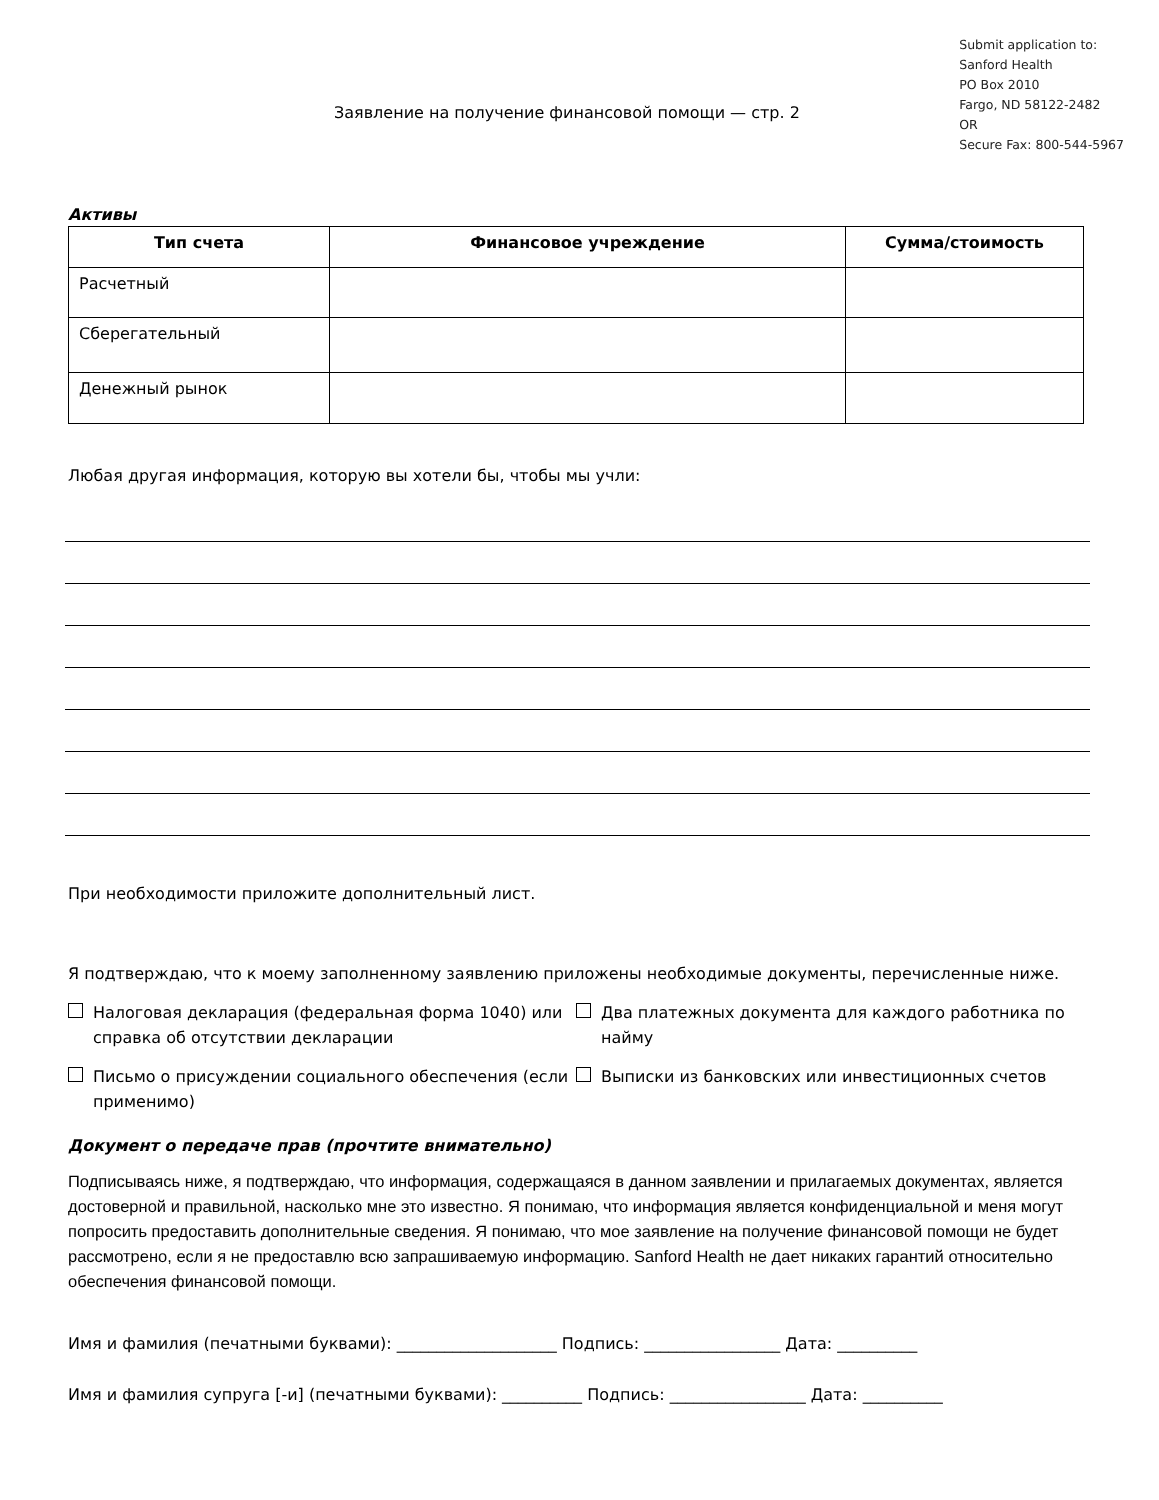Заявление на получение финансовой помощи — стр. 2
Submit application to:
Sanford Health
PO Box 2010
Fargo, ND 58122-2482
OR
Secure Fax: 800-544-5967
Активы
| Тип счета | Финансовое учреждение | Сумма/стоимость |
| --- | --- | --- |
| Расчетный | | |
| Сберегательный | | |
| Денежный рынок | | |
Любая другая информация, которую вы хотели бы, чтобы мы учли:
При необходимости приложите дополнительный лист.
Я подтверждаю, что к моему заполненному заявлению приложены необходимые документы, перечисленные ниже.
Налоговая декларация (федеральная форма 1040) или справка об отсутствии декларации
Два платежных документа для каждого работника по найму
Письмо о присуждении социального обеспечения (если применимо)
Выписки из банковских или инвестиционных счетов
Документ о передаче прав (прочтите внимательно)
Подписываясь ниже, я подтверждаю, что информация, содержащаяся в данном заявлении и прилагаемых документах, является достоверной и правильной, насколько мне это известно. Я понимаю, что информация является конфиденциальной и меня могут попросить предоставить дополнительные сведения. Я понимаю, что мое заявление на получение финансовой помощи не будет рассмотрено, если я не предоставлю всю запрашиваемую информацию. Sanford Health не дает никаких гарантий относительно обеспечения финансовой помощи.
Имя и фамилия (печатными буквами): ____________________ Подпись: _________________ Дата: __________
Имя и фамилия супруга [-и] (печатными буквами): __________ Подпись: _________________ Дата: __________